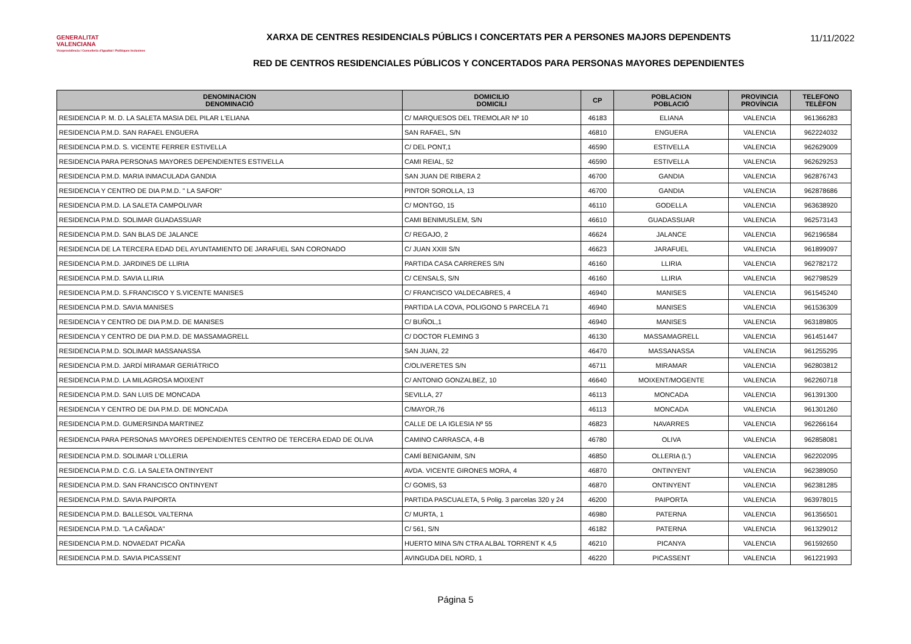GENERALITAT
VALENCIANA
Vicepresidència i Conselleria d'Igualtat i Polítiques Inclusives
XARXA DE CENTRES RESIDENCIALS PÚBLICS I CONCERTATS PER A PERSONES MAJORS DEPENDENTS
RED DE CENTROS RESIDENCIALES PÚBLICOS Y CONCERTADOS PARA PERSONAS MAYORES DEPENDIENTES
11/11/2022
| DENOMINACION DENOMINACIÓ | DOMICILIO DOMICILI | CP | POBLACION POBLACIÓ | PROVINCIA PROVÍNCIA | TELEFONO TELÈFON |
| --- | --- | --- | --- | --- | --- |
| RESIDENCIA P. M. D. LA SALETA MASIA DEL PILAR L'ELIANA | C/ MARQUESOS DEL TREMOLAR Nº 10 | 46183 | ELIANA | VALENCIA | 961366283 |
| RESIDENCIA P.M.D. SAN RAFAEL ENGUERA | SAN RAFAEL, S/N | 46810 | ENGUERA | VALENCIA | 962224032 |
| RESIDENCIA P.M.D. S. VICENTE FERRER ESTIVELLA | C/ DEL PONT,1 | 46590 | ESTIVELLA | VALENCIA | 962629009 |
| RESIDENCIA PARA PERSONAS MAYORES DEPENDIENTES ESTIVELLA | CAMI REIAL, 52 | 46590 | ESTIVELLA | VALENCIA | 962629253 |
| RESIDENCIA P.M.D. MARIA INMACULADA GANDIA | SAN JUAN DE RIBERA 2 | 46700 | GANDIA | VALENCIA | 962876743 |
| RESIDENCIA Y CENTRO DE DIA P.M.D. " LA SAFOR" | PINTOR SOROLLA, 13 | 46700 | GANDIA | VALENCIA | 962878686 |
| RESIDENCIA P.M.D. LA SALETA CAMPOLIVAR | C/ MONTGO, 15 | 46110 | GODELLA | VALENCIA | 963638920 |
| RESIDENCIA P.M.D. SOLIMAR GUADASSUAR | CAMI BENIMUSLEM, S/N | 46610 | GUADASSUAR | VALENCIA | 962573143 |
| RESIDENCIA P.M.D. SAN BLAS DE JALANCE | C/ REGAJO, 2 | 46624 | JALANCE | VALENCIA | 962196584 |
| RESIDENCIA DE LA TERCERA EDAD DEL AYUNTAMIENTO DE JARAFUEL SAN CORONADO | C/ JUAN XXIII S/N | 46623 | JARAFUEL | VALENCIA | 961899097 |
| RESIDENCIA P.M.D. JARDINES DE LLIRIA | PARTIDA CASA CARRERES S/N | 46160 | LLIRIA | VALENCIA | 962782172 |
| RESIDENCIA P.M.D. SAVIA LLIRIA | C/ CENSALS, S/N | 46160 | LLIRIA | VALENCIA | 962798529 |
| RESIDENCIA P.M.D. S.FRANCISCO Y S.VICENTE MANISES | C/ FRANCISCO VALDECABRES, 4 | 46940 | MANISES | VALENCIA | 961545240 |
| RESIDENCIA P.M.D. SAVIA MANISES | PARTIDA LA COVA, POLIGONO 5 PARCELA 71 | 46940 | MANISES | VALENCIA | 961536309 |
| RESIDENCIA Y CENTRO DE DIA P.M.D. DE MANISES | C/ BUÑOL,1 | 46940 | MANISES | VALENCIA | 963189805 |
| RESIDENCIA Y CENTRO DE DIA P.M.D. DE MASSAMAGRELL | C/ DOCTOR FLEMING 3 | 46130 | MASSAMAGRELL | VALENCIA | 961451447 |
| RESIDENCIA P.M.D. SOLIMAR MASSANASSA | SAN JUAN, 22 | 46470 | MASSANASSA | VALENCIA | 961255295 |
| RESIDENCIA P.M.D. JARDÍ MIRAMAR GERIÁTRICO | C/OLIVERETES S/N | 46711 | MIRAMAR | VALENCIA | 962803812 |
| RESIDENCIA P.M.D. LA MILAGROSA MOIXENT | C/ ANTONIO GONZALBEZ, 10 | 46640 | MOIXENT/MOGENTE | VALENCIA | 962260718 |
| RESIDENCIA P.M.D. SAN LUIS DE MONCADA | SEVILLA, 27 | 46113 | MONCADA | VALENCIA | 961391300 |
| RESIDENCIA Y CENTRO DE DIA P.M.D. DE MONCADA | C/MAYOR,76 | 46113 | MONCADA | VALENCIA | 961301260 |
| RESIDENCIA P.M.D. GUMERSINDA MARTINEZ | CALLE DE LA IGLESIA Nº 55 | 46823 | NAVARRES | VALENCIA | 962266164 |
| RESIDENCIA PARA PERSONAS MAYORES DEPENDIENTES CENTRO DE TERCERA EDAD DE OLIVA | CAMINO CARRASCA, 4-B | 46780 | OLIVA | VALENCIA | 962858081 |
| RESIDENCIA P.M.D. SOLIMAR L'OLLERIA | CAMÍ BENIGANIM, S/N | 46850 | OLLERIA (L') | VALENCIA | 962202095 |
| RESIDENCIA P.M.D. C.G. LA SALETA ONTINYENT | AVDA. VICENTE GIRONES MORA, 4 | 46870 | ONTINYENT | VALENCIA | 962389050 |
| RESIDENCIA P.M.D. SAN FRANCISCO ONTINYENT | C/ GOMIS, 53 | 46870 | ONTINYENT | VALENCIA | 962381285 |
| RESIDENCIA P.M.D. SAVIA PAIPORTA | PARTIDA PASCUALETA, 5 Polig. 3 parcelas 320 y 24 | 46200 | PAIPORTA | VALENCIA | 963978015 |
| RESIDENCIA P.M.D. BALLESOL VALTERNA | C/ MURTA, 1 | 46980 | PATERNA | VALENCIA | 961356501 |
| RESIDENCIA P.M.D. "LA CAÑADA" | C/ 561, S/N | 46182 | PATERNA | VALENCIA | 961329012 |
| RESIDENCIA P.M.D. NOVAEDAT PICAÑA | HUERTO MINA S/N CTRA ALBAL TORRENT K 4,5 | 46210 | PICANYA | VALENCIA | 961592650 |
| RESIDENCIA P.M.D. SAVIA PICASSENT | AVINGUDA DEL NORD, 1 | 46220 | PICASSENT | VALENCIA | 961221993 |
Página 5